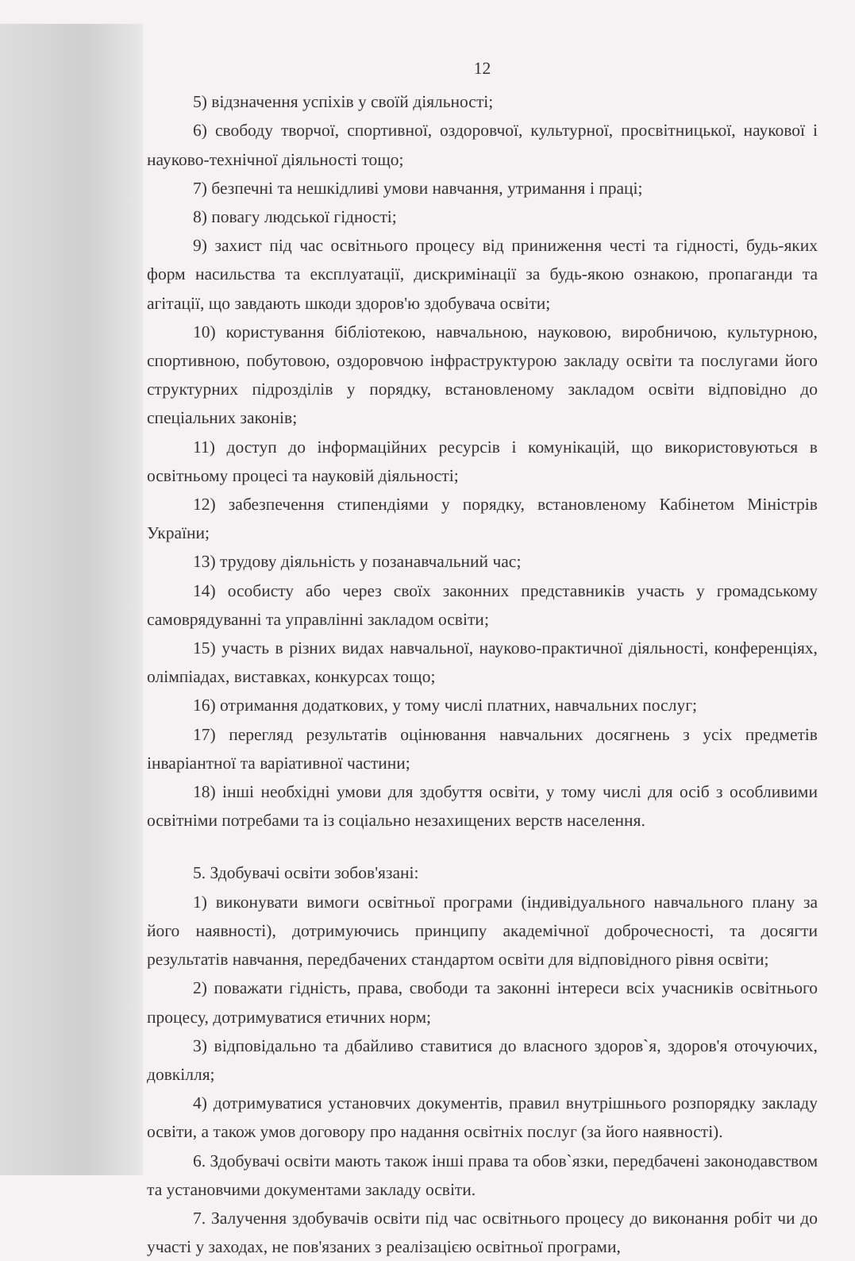12
5) відзначення успіхів у своїй діяльності;
6) свободу творчої, спортивної, оздоровчої, культурної, просвітницької, наукової і науково-технічної діяльності тощо;
7) безпечні та нешкідливі умови навчання, утримання і праці;
8) повагу людської гідності;
9) захист під час освітнього процесу від приниження честі та гідності, будь-яких форм насильства та експлуатації, дискримінації за будь-якою ознакою, пропаганди та агітації, що завдають шкоди здоров'ю здобувача освіти;
10) користування бібліотекою, навчальною, науковою, виробничою, культурною, спортивною, побутовою, оздоровчою інфраструктурою закладу освіти та послугами його структурних підрозділів у порядку, встановленому закладом освіти відповідно до спеціальних законів;
11) доступ до інформаційних ресурсів і комунікацій, що використовуються в освітньому процесі та науковій діяльності;
12) забезпечення стипендіями у порядку, встановленому Кабінетом Міністрів України;
13) трудову діяльність у позанавчальний час;
14) особисту або через своїх законних представників участь у громадському самоврядуванні та управлінні закладом освіти;
15) участь в різних видах навчальної, науково-практичної діяльності, конференціях, олімпіадах, виставках, конкурсах тощо;
16) отримання додаткових, у тому числі платних, навчальних послуг;
17) перегляд результатів оцінювання навчальних досягнень з усіх предметів інваріантної та варіативної частини;
18) інші необхідні умови для здобуття освіти, у тому числі для осіб з особливими освітніми потребами та із соціально незахищених верств населення.
5. Здобувачі освіти зобов'язані:
1) виконувати вимоги освітньої програми (індивідуального навчального плану за його наявності), дотримуючись принципу академічної доброчесності, та досягти результатів навчання, передбачених стандартом освіти для відповідного рівня освіти;
2) поважати гідність, права, свободи та законні інтереси всіх учасників освітнього процесу, дотримуватися етичних норм;
3) відповідально та дбайливо ставитися до власного здоров`я, здоров'я оточуючих, довкілля;
4) дотримуватися установчих документів, правил внутрішнього розпорядку закладу освіти, а також умов договору про надання освітніх послуг (за його наявності).
6. Здобувачі освіти мають також інші права та обов`язки, передбачені законодавством та установчими документами закладу освіти.
7. Залучення здобувачів освіти під час освітнього процесу до виконання робіт чи до участі у заходах, не пов'язаних з реалізацією освітньої програми,